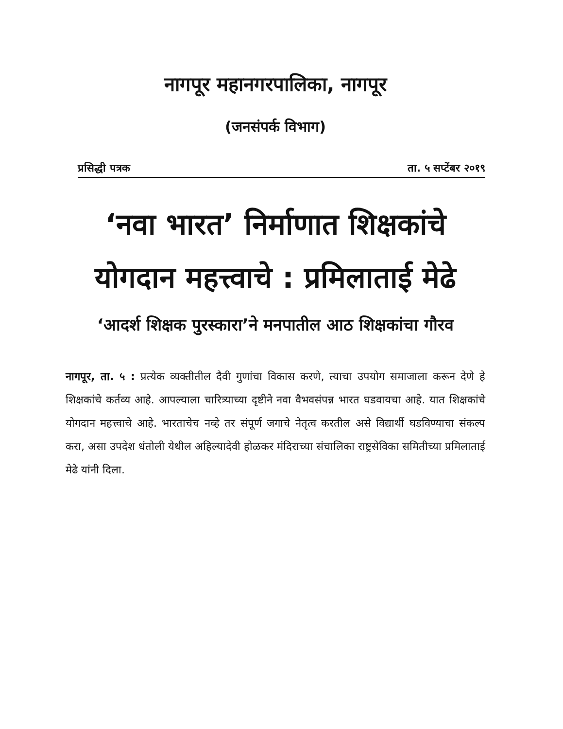नागपूर महानगरपालिका, नागपूर
(जनसंपर्क विभाग)
प्रसिद्धी पत्रक ता. ५ सप्टेंबर २०१९
‘नवा भारत’ निर्माणात शिक्षकांचे योगदान महत्त्वाचे : प्रमिलाताई मेढे
‘आदर्श शिक्षक पुरस्कारा’ने मनपातील आठ शिक्षकांचा गौरव
नागपूर, ता. ५ : प्रत्येक व्यक्तीतील दैवी गुणांचा विकास करणे, त्याचा उपयोग समाजाला करून देणे हे शिक्षकांचे कर्तव्य आहे. आपल्याला चारित्र्याच्या दृष्टीने नवा वैभवसंपन्न भारत घडवायचा आहे. यात शिक्षकांचे योगदान महत्त्वाचे आहे. भारताचेच नव्हे तर संपूर्ण जगाचे नेतृत्व करतील असे विद्यार्थी घडविण्याचा संकल्प करा, असा उपदेश धंतोली येथील अहिल्यादेवी होळकर मंदिराच्या संचालिका राष्ट्रसेविका समितीच्या प्रमिलाताई मेढे यांनी दिला.